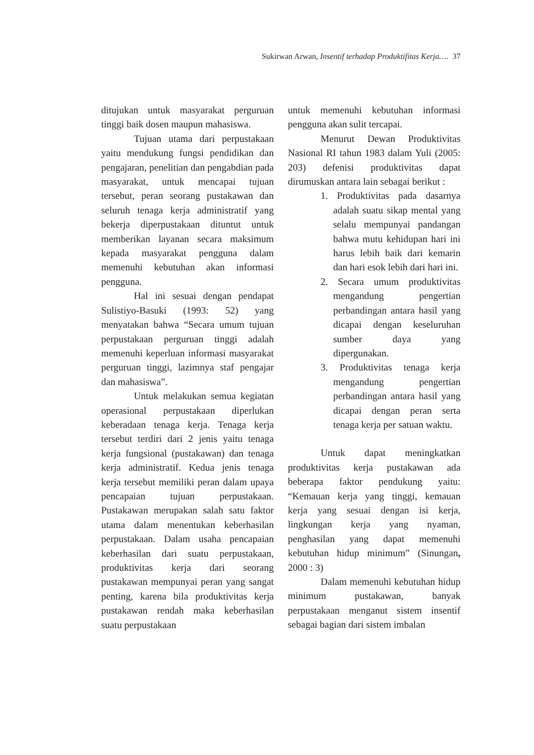Sukirwan Arwan, Insentif terhadap Produktifitas Kerja…. 37
ditujukan untuk masyarakat perguruan tinggi baik dosen maupun mahasiswa.
Tujuan utama dari perpustakaan yaitu mendukung fungsi pendidikan dan pengajaran, penelitian dan pengabdian pada masyarakat, untuk mencapai tujuan tersebut, peran seorang pustakawan dan seluruh tenaga kerja administratif yang bekerja diperpustakaan dituntut untuk memberikan layanan secara maksimum kepada masyarakat pengguna dalam memenuhi kebutuhan akan informasi pengguna.
Hal ini sesuai dengan pendapat Sulistiyo-Basuki (1993: 52) yang menyatakan bahwa “Secara umum tujuan perpustakaan perguruan tinggi adalah memenuhi keperluan informasi masyarakat perguruan tinggi, lazimnya staf pengajar dan mahasiswa”.
Untuk melakukan semua kegiatan operasional perpustakaan diperlukan keberadaan tenaga kerja. Tenaga kerja tersebut terdiri dari 2 jenis yaitu tenaga kerja fungsional (pustakawan) dan tenaga kerja administratif. Kedua jenis tenaga kerja tersebut memiliki peran dalam upaya pencapaian tujuan perpustakaan. Pustakawan merupakan salah satu faktor utama dalam menentukan keberhasilan perpustakaan. Dalam usaha pencapaian keberhasilan dari suatu perpustakaan, produktivitas kerja dari seorang pustakawan mempunyai peran yang sangat penting, karena bila produktivitas kerja pustakawan rendah maka keberhasilan suatu perpustakaan
untuk memenuhi kebutuhan informasi pengguna akan sulit tercapai.
Menurut Dewan Produktivitas Nasional RI tahun 1983 dalam Yuli (2005: 203) defenisi produktivitas dapat dirumuskan antara lain sebagai berikut :
1. Produktivitas pada dasarnya adalah suatu sikap mental yang selalu mempunyai pandangan bahwa mutu kehidupan hari ini harus lebih baik dari kemarin dan hari esok lebih dari hari ini.
2. Secara umum produktivitas mengandung pengertian perbandingan antara hasil yang dicapai dengan keseluruhan sumber daya yang dipergunakan.
3. Produktivitas tenaga kerja mengandung pengertian perbandingan antara hasil yang dicapai dengan peran serta tenaga kerja per satuan waktu.
Untuk dapat meningkatkan produktivitas kerja pustakawan ada beberapa faktor pendukung yaitu: “Kemauan kerja yang tinggi, kemauan kerja yang sesuai dengan isi kerja, lingkungan kerja yang nyaman, penghasilan yang dapat memenuhi kebutuhan hidup minimum” (Sinungan, 2000 : 3)
Dalam memenuhi kebutuhan hidup minimum pustakawan, banyak perpustakaan menganut sistem insentif sebagai bagian dari sistem imbalan